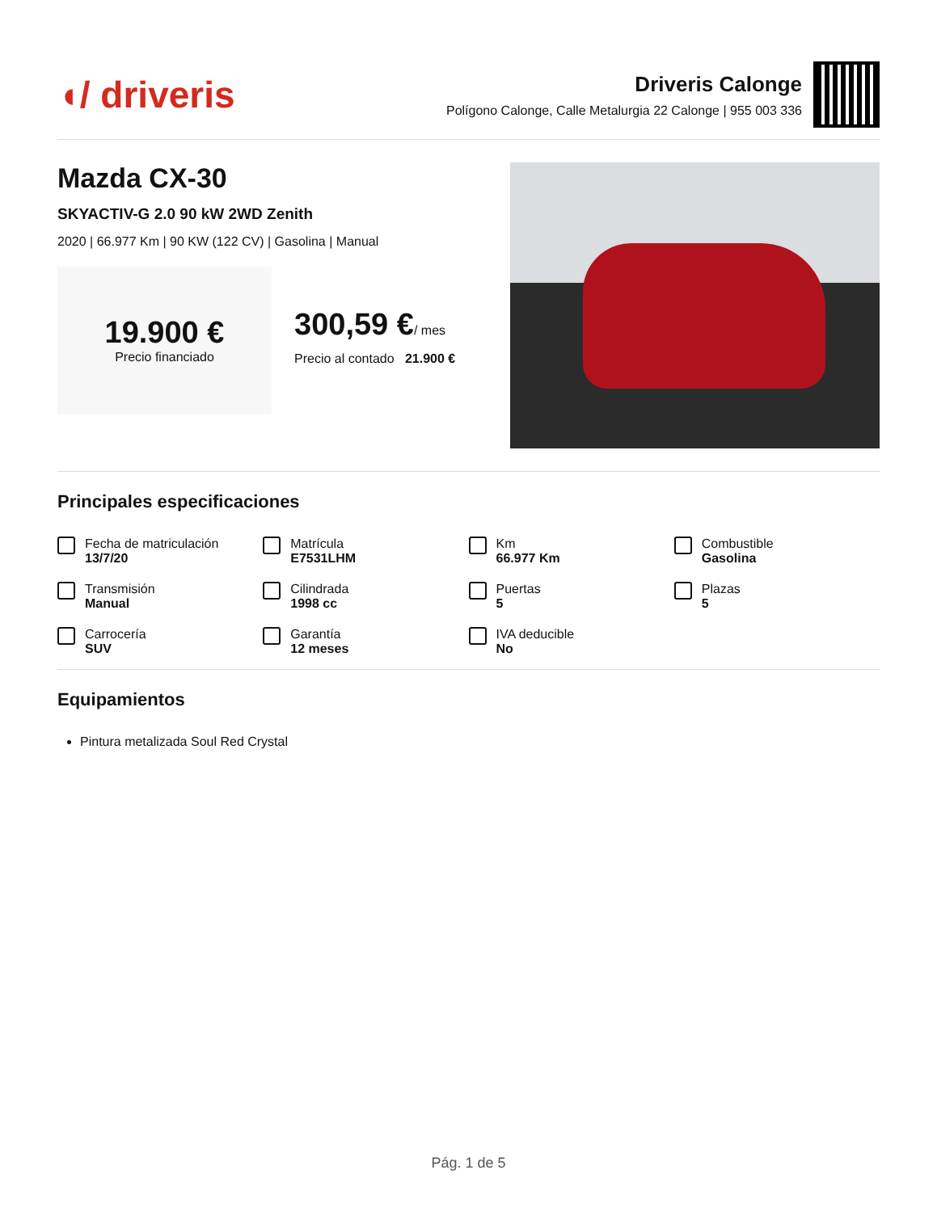◖/ driveris
Driveris Calonge
Polígono Calonge, Calle Metalurgia 22 Calonge | 955 003 336
Mazda CX-30
SKYACTIV-G 2.0 90 kW 2WD Zenith
2020 | 66.977 Km | 90 KW (122 CV) | Gasolina | Manual
19.900 €
Precio financiado
300,59 €/ mes
Precio al contado 21.900 €
Principales especificaciones
Fecha de matriculación
13/7/20
Matrícula
E7531LHM
Km
66.977 Km
Combustible
Gasolina
Transmisión
Manual
Cilindrada
1998 cc
Puertas
5
Plazas
5
Carrocería
SUV
Garantía
12 meses
IVA deducible
No
Equipamientos
Pintura metalizada Soul Red Crystal
Pág. 1 de 5